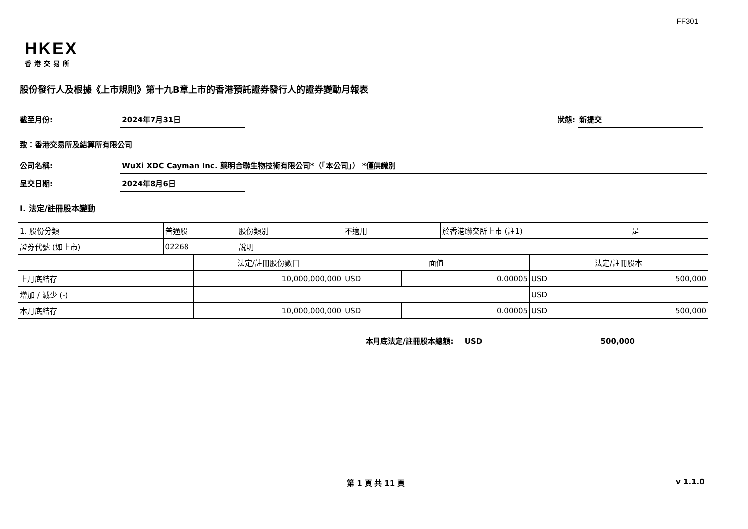FF301
HKEX
香港交易所
股份發行人及根據《上市規則》第十九B章上市的香港預託證券發行人的證券變動月報表
截至月份: 2024年7月31日 狀態: 新提交
致：香港交易所及結算所有限公司
公司名稱: WuXi XDC Cayman Inc. 藥明合聯生物技術有限公司*（「本公司」） *僅供識別
呈交日期: 2024年8月6日
I. 法定/註冊股本變動
| 1. 股份分類 | 普通股 | | 股份類別 | 不適用 | | 於香港聯交所上市 (註1) | | 是 | |
| 證券代號 (如上市) | 02268 | | 說明 | | | | | | |
| | | 法定/註冊股份數目 | | 面值 | | | 法定/註冊股本 | | |
| 上月底結存 | | 10,000,000,000 | | USD | 0.00005 | | USD | 500,000 | |
| 增加 / 減少 (-) | | | | | | | USD | | |
| 本月底結存 | | 10,000,000,000 | | USD | 0.00005 | | USD | 500,000 | |
本月底法定/註冊股本總額: USD 500,000
第 1 頁 共 11 頁 v 1.1.0